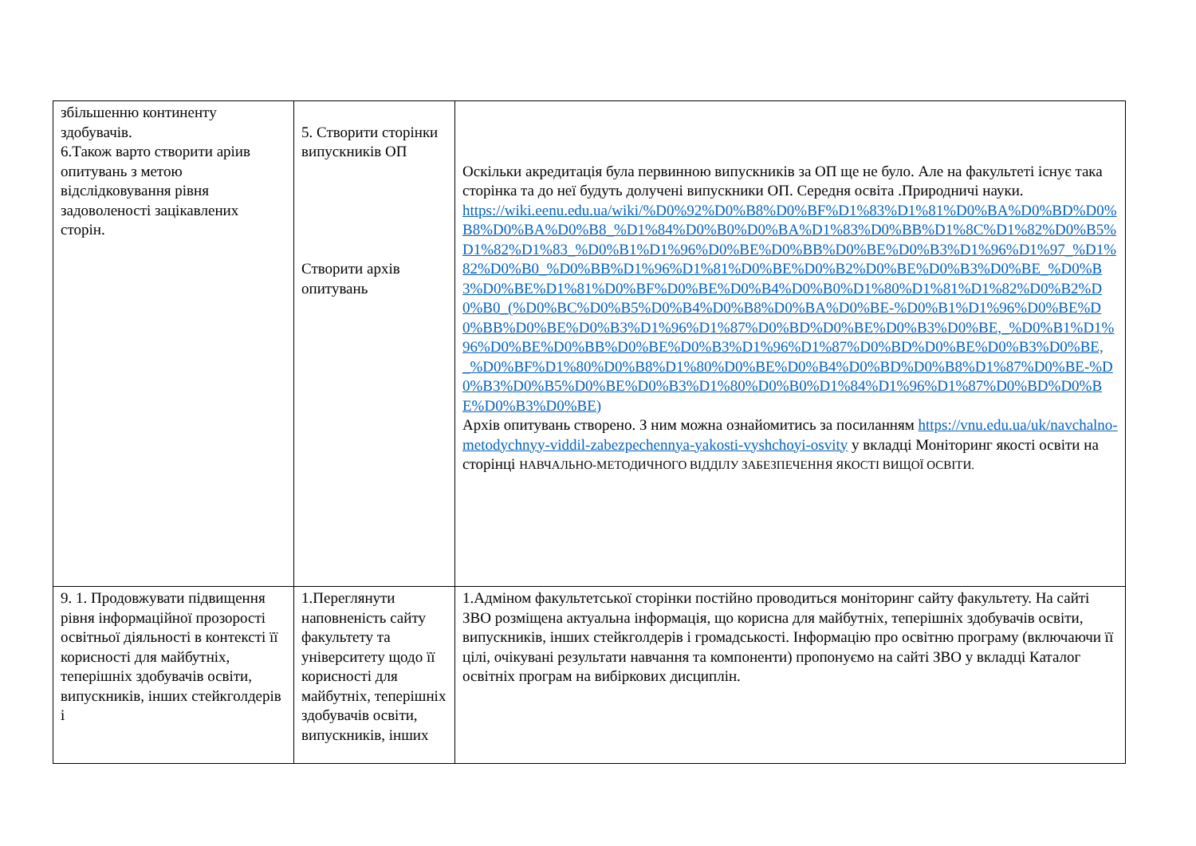| збільшенню континенту здобувачів. 6.Також варто створити аріив опитувань з метою відслідковування рівня задоволеності зацікавлених сторін. | 5. Створити сторінки випускників ОП Створити архів опитувань | Оскільки акредитація була первинною випускників за ОП ще не було. Але на факультеті існує така сторінка та до неї будуть долучені випускники ОП. Середня освіта .Природничі науки. https://wiki.eenu.edu.ua/wiki/%D0%92%D0%B8%D0%BF%D1%83%D1%81%D0%BA%D0%BD%D0%B8%D0%BA%D0%B8_%D1%84%D0%B0%D0%BA%D1%83%D0%BB%D1%8C%D1%82%D0%B5%D1%82%D1%83_%D0%B1%D1%96%D0%BE%D0%BB%D0%BE%D0%B3%D1%96%D1%97_%D1%82%D0%B0_%D0%BB%D1%96%D1%81%D0%BE%D0%B2%D0%BE%D0%B3%D0%BE_%D0%B3%D0%BE%D1%81%D0%BF%D0%BE%D0%B4%D0%B0%D1%80%D1%81%D1%82%D0%B2%D0%B0_(%D0%BC%D0%B5%D0%B4%D0%B8%D0%BA%D0%BE-%D0%B1%D1%96%D0%BE%D0%BB%D0%BE%D0%B3%D1%96%D1%87%D0%BD%D0%BE%D0%B3%D0%BE,_%D0%B1%D1%96%D0%BE%D0%BB%D0%BE%D0%B3%D1%96%D1%87%D0%BD%D0%BE%D0%B3%D0%BE,_%D0%BF%D1%80%D0%B8%D1%80%D0%BE%D0%B4%D0%BD%D0%B8%D1%87%D0%BE-%D0%B3%D0%B5%D0%BE%D0%B3%D1%80%D0%B0%D1%84%D1%96%D1%87%D0%BD%D0%BE%D0%B3%D0%BE) Архів опитувань створено. З ним можна ознайомитись за посиланням https://vnu.edu.ua/uk/navchalno-metodychnyy-viddil-zabezpechennya-yakosti-vyshchoyi-osvity у вкладці Моніторинг якості освіти на сторінці НАВЧАЛЬНО-МЕТОДИЧНОГО ВІДДІЛУ ЗАБЕЗПЕЧЕННЯ ЯКОСТІ ВИЩОЇ ОСВІТИ. |
| 9. 1. Продовжувати підвищення рівня інформаційної прозорості освітньої діяльності в контексті її корисності для майбутніх, теперішніх здобувачів освіти, випускників, інших стейкголдерів і | 1.Переглянути наповненість сайту факультету та університету щодо її корисності для майбутніх, теперішніх здобувачів освіти, випускників, інших | 1.Адміном факультетської сторінки постійно проводиться моніторинг сайту факультету. На сайті ЗВО розміщена актуальна інформація, що корисна для майбутніх, теперішніх здобувачів освіти, випускників, інших стейкголдерів і громадськості. Інформацію про освітню програму (включаючи її цілі, очікувані результати навчання та компоненти) пропонуємо на сайті ЗВО у вкладці Каталог освітніх програм на вибіркових дисциплін. |